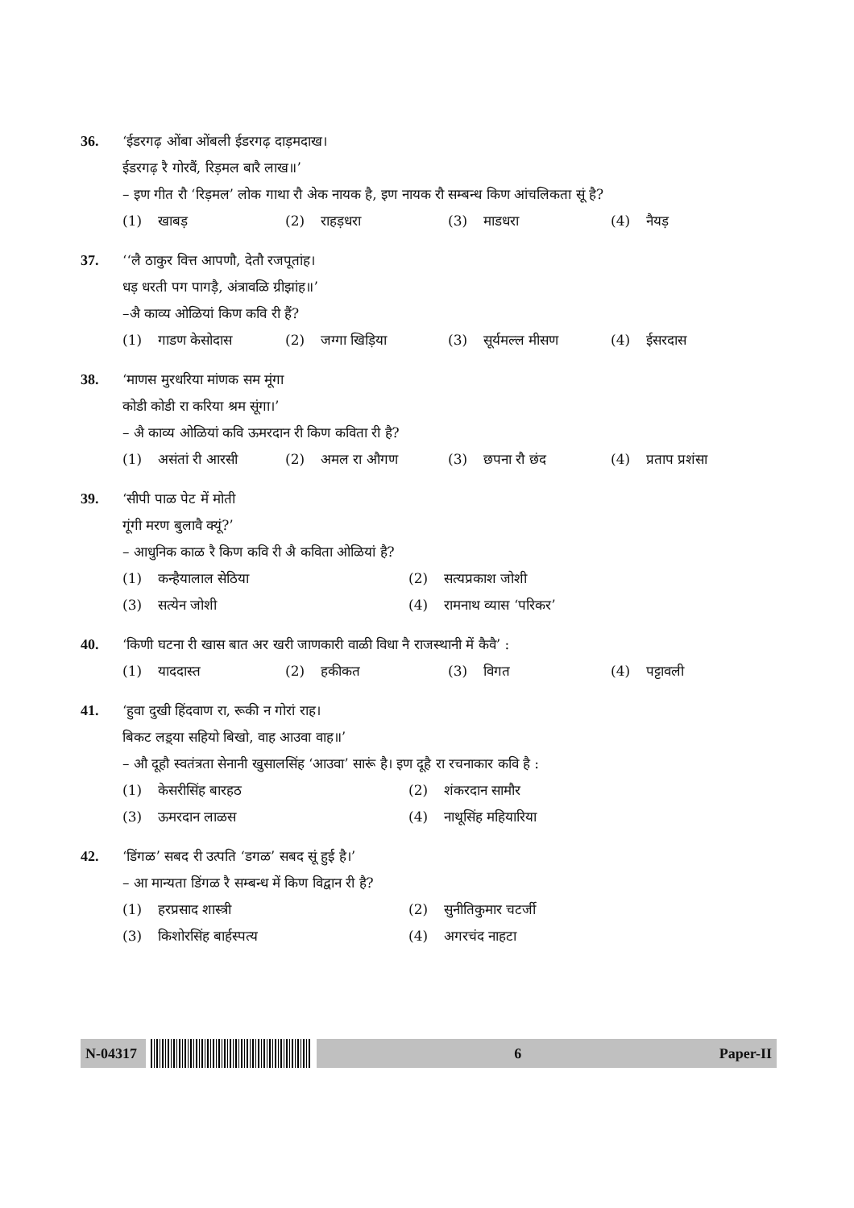36. ‘ईडरगढ़ ओंबा ओंबली ईडरगढ़ दाड़मदाख।
ईडरगढ़ रै गोरवैं, रिड़मल बारै लाख॥’
– इण गीत रौ ‘रिड़मल’ लोक गाथा रौ अेक नायक है, इण नायक रौ सम्बन्ध किण आंचलिकता सूं है?
(1) खाबड़
(2) राहड़धरा
(3) माडधरा
(4) नैयड़
37. ‘‘लै ठाकुर वित्त आपणौ, देतौ रजपूतांह।
धड़ धरती पग पागड़ै, अंत्रावळि ग्रीझांह॥’
–अै काव्य ओळियां किण कवि री हैं?
(1) गाडण केसोदास
(2) जग्गा खिड़िया
(3) सूर्यमल्ल मीसण
(4) ईसरदास
38. ‘माणस मुरधरिया मांणक सम मूंगा
कोडी कोडी रा करिया श्रम सूंगा।’
– अै काव्य ओळियां कवि ऊमरदान री किण कविता री है?
(1) असंतां री आरसी
(2) अमल रा औगण
(3) छपना रौ छंद
(4) प्रताप प्रशंसा
39. ‘सीपी पाळ पेट में मोती
गूंगी मरण बुलावै क्यूं?’
– आधुनिक काळ रै किण कवि री अै कविता ओळियां है?
(1) कन्हैयालाल सेठिया
(2) सत्यप्रकाश जोशी
(3) सत्येन जोशी
(4) रामनाथ व्यास ‘परिकर’
40. ‘किणी घटना री खास बात अर खरी जाणकारी वाळी विधा नै राजस्थानी में कैवै’ :
(1) याददास्त
(2) हकीकत
(3) विगत
(4) पट्टावली
41. ‘हुवा दुखी हिंदवाण रा, रूकी न गोरां राह।
बिकट लड़्या सहियो बिखो, वाह आउवा वाह॥’
– औ दूहौ स्वतंत्रता सेनानी खुसालसिंह ‘आउवा’ सारूं है। इण दूहै रा रचनाकार कवि है :
(1) केसरीसिंह बारहठ
(2) शंकरदान सामौर
(3) ऊमरदान लाळस
(4) नाथूसिंह महियारिया
42. ‘डिंगळ’ सबद री उत्पति ‘डगळ’ सबद सूं हुई है।’
– आ मान्यता डिंगळ रै सम्बन्ध में किण विद्वान री है?
(1) हरप्रसाद शास्त्री
(2) सुनीतिकुमार चटर्जी
(3) किशोरसिंह बार्हस्पत्य
(4) अगरचंद नाहटा
N-04317
6 Paper-II